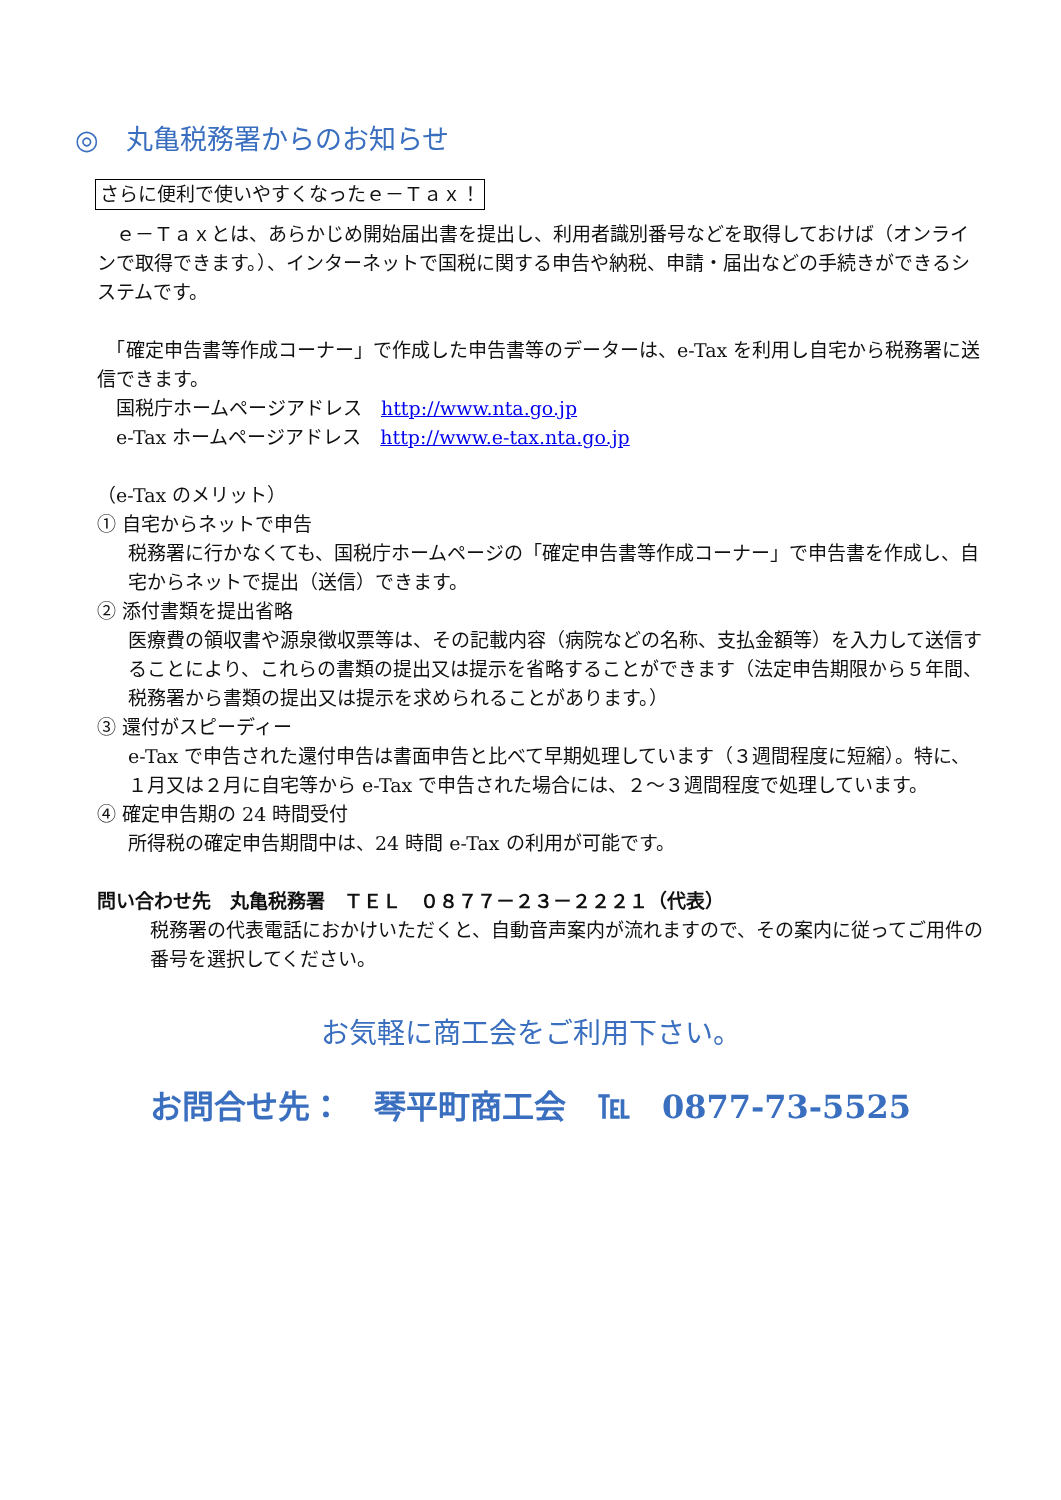◎　丸亀税務署からのお知らせ
さらに便利で使いやすくなったｅ－Ｔａｘ！
　ｅ－Ｔａｘとは、あらかじめ開始届出書を提出し、利用者識別番号などを取得しておけば（オンラインで取得できます。）、インターネットで国税に関する申告や納税、申請・届出などの手続きができるシステムです。
　「確定申告書等作成コーナー」で作成した申告書等のデーターは、e-Tax を利用し自宅から税務署に送信できます。
　国税庁ホームページアドレス　http://www.nta.go.jp
　e-Tax ホームページアドレス　http://www.e-tax.nta.go.jp
（e-Tax のメリット）
① 自宅からネットで申告
税務署に行かなくても、国税庁ホームページの「確定申告書等作成コーナー」で申告書を作成し、自宅からネットで提出（送信）できます。
② 添付書類を提出省略
医療費の領収書や源泉徴収票等は、その記載内容（病院などの名称、支払金額等）を入力して送信することにより、これらの書類の提出又は提示を省略することができます（法定申告期限から５年間、税務署から書類の提出又は提示を求められることがあります。）
③ 還付がスピーディー
e-Tax で申告された還付申告は書面申告と比べて早期処理しています（３週間程度に短縮）。特に、１月又は２月に自宅等から e-Tax で申告された場合には、２～３週間程度で処理しています。
④ 確定申告期の 24 時間受付
所得税の確定申告期間中は、24 時間 e-Tax の利用が可能です。
問い合わせ先　丸亀税務署　ＴＥＬ　０８７７－２３－２２２１（代表）
税務署の代表電話におかけいただくと、自動音声案内が流れますので、その案内に従ってご用件の番号を選択してください。
お気軽に商工会をご利用下さい。
お問合せ先：　琴平町商工会　℡　0877-73-5525